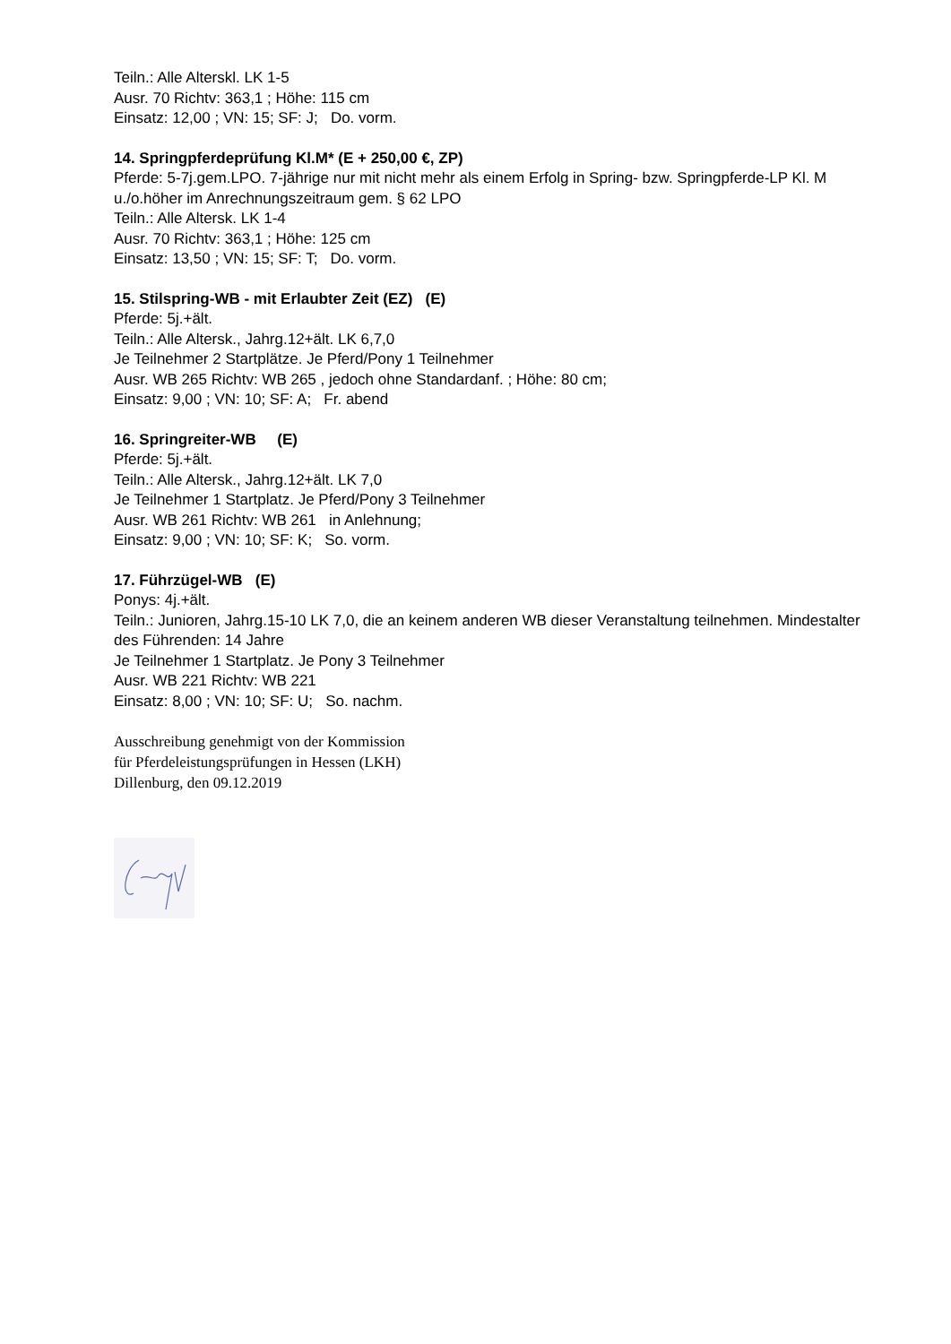Teiln.: Alle Alterskl. LK 1-5
Ausr. 70 Richtv: 363,1 ; Höhe: 115 cm
Einsatz: 12,00 ; VN: 15; SF: J; Do. vorm.
14. Springpferdeprüfung Kl.M* (E + 250,00 €, ZP)
Pferde: 5-7j.gem.LPO. 7-jährige nur mit nicht mehr als einem Erfolg in Spring- bzw. Springpferde-LP Kl. M u./o.höher im Anrechnungszeitraum gem. § 62 LPO
Teiln.: Alle Altersk. LK 1-4
Ausr. 70 Richtv: 363,1 ; Höhe: 125 cm
Einsatz: 13,50 ; VN: 15; SF: T; Do. vorm.
15. Stilspring-WB - mit Erlaubter Zeit (EZ) (E)
Pferde: 5j.+ält.
Teiln.: Alle Altersk., Jahrg.12+ält. LK 6,7,0
Je Teilnehmer 2 Startplätze. Je Pferd/Pony 1 Teilnehmer
Ausr. WB 265 Richtv: WB 265 , jedoch ohne Standardanf. ; Höhe: 80 cm;
Einsatz: 9,00 ; VN: 10; SF: A; Fr. abend
16. Springreiter-WB (E)
Pferde: 5j.+ält.
Teiln.: Alle Altersk., Jahrg.12+ält. LK 7,0
Je Teilnehmer 1 Startplatz. Je Pferd/Pony 3 Teilnehmer
Ausr. WB 261 Richtv: WB 261 in Anlehnung;
Einsatz: 9,00 ; VN: 10; SF: K; So. vorm.
17. Führzügel-WB (E)
Ponys: 4j.+ält.
Teiln.: Junioren, Jahrg.15-10 LK 7,0, die an keinem anderen WB dieser Veranstaltung teilnehmen. Mindestalter des Führenden: 14 Jahre
Je Teilnehmer 1 Startplatz. Je Pony 3 Teilnehmer
Ausr. WB 221 Richtv: WB 221
Einsatz: 8,00 ; VN: 10; SF: U; So. nachm.
Ausschreibung genehmigt von der Kommission
für Pferdeleistungsprüfungen in Hessen (LKH)
Dillenburg, den 09.12.2019